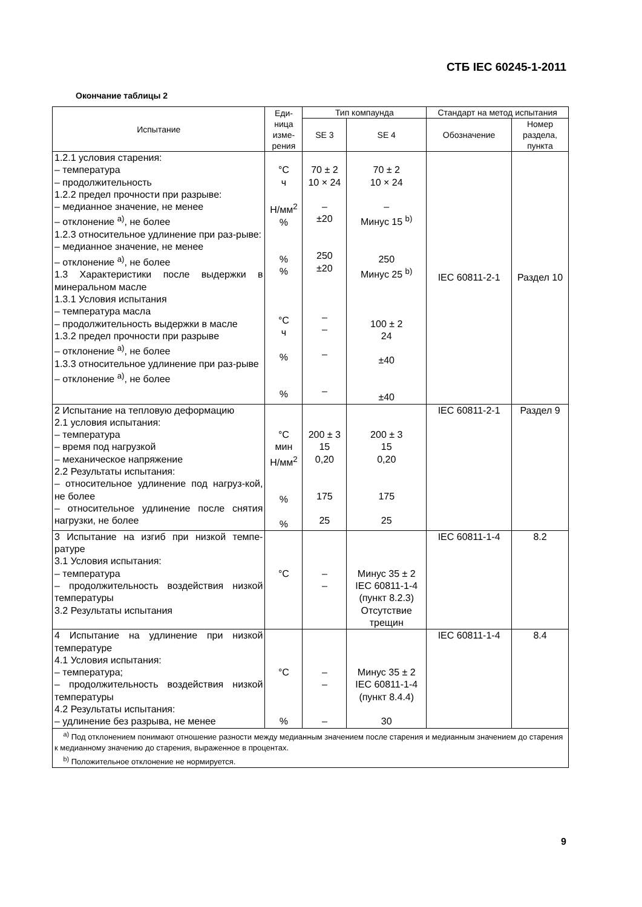СТБ IEC 60245-1-2011
Окончание таблицы 2
| Испытание | Еди- ница изме- рения | Тип компаунда | | Стандарт на метод испытания | |
| --- | --- | --- | --- | --- | --- |
| | | SE 3 | SE 4 | Обозначение | Номер раздела, пункта |
| 1.2.1 условия старения: – температура – продолжительность 1.2.2 предел прочности при разрыве: – медианное значение, не менее – отклонение <sup>a)</sup>, не более 1.2.3 относительное удлинение при раз-рыве: – медианное значение, не менее – отклонение <sup>a)</sup>, не более 1.3 Характеристики после выдержки в минеральном масле 1.3.1 Условия испытания – температура масла – продолжительность выдержки в масле 1.3.2 предел прочности при разрыве – отклонение <sup>a)</sup>, не более 1.3.3 относительное удлинение при раз-рыве – отклонение <sup>a)</sup>, не более | °C ч Н/мм<sup>2</sup> % % % °C ч % % | 70 ± 2 10 × 24 – ±20 250 ±20 – – – – | 70 ± 2 10 × 24 – Минус 15 <sup>b)</sup> 250 Минус 25 <sup>b)</sup> 100 ± 2 24 ±40 ±40 | IEC 60811-2-1 | Раздел 10 |
| 2 Испытание на тепловую деформацию 2.1 условия испытания: – температура – время под нагрузкой – механическое напряжение 2.2 Результаты испытания: – относительное удлинение под нагруз-кой, не более – относительное удлинение после снятия нагрузки, не более | °C мин Н/мм<sup>2</sup> % % | 200 ± 3 15 0,20 175 25 | 200 ± 3 15 0,20 175 25 | IEC 60811-2-1 | Раздел 9 |
| 3 Испытание на изгиб при низкой темпе-ратуре 3.1 Условия испытания: – температура – продолжительность воздействия низкой температуры 3.2 Результаты испытания | °C | – – | Минус 35 ± 2 IEC 60811-1-4 (пункт 8.2.3) Отсутствие трещин | IEC 60811-1-4 | 8.2 |
| 4 Испытание на удлинение при низкой температуре 4.1 Условия испытания: – температура; – продолжительность воздействия низкой температуры 4.2 Результаты испытания: – удлинение без разрыва, не менее | °C % | – – – | Минус 35 ± 2 IEC 60811-1-4 (пункт 8.4.4) 30 | IEC 60811-1-4 | 8.4 |
| <sup>a)</sup> Под отклонением понимают отношение разности между медианным значением после старения и медианным значением до старения к медианному значению до старения, выраженное в процентах. <sup>b)</sup> Положительное отклонение не нормируется. | | | | | |
9